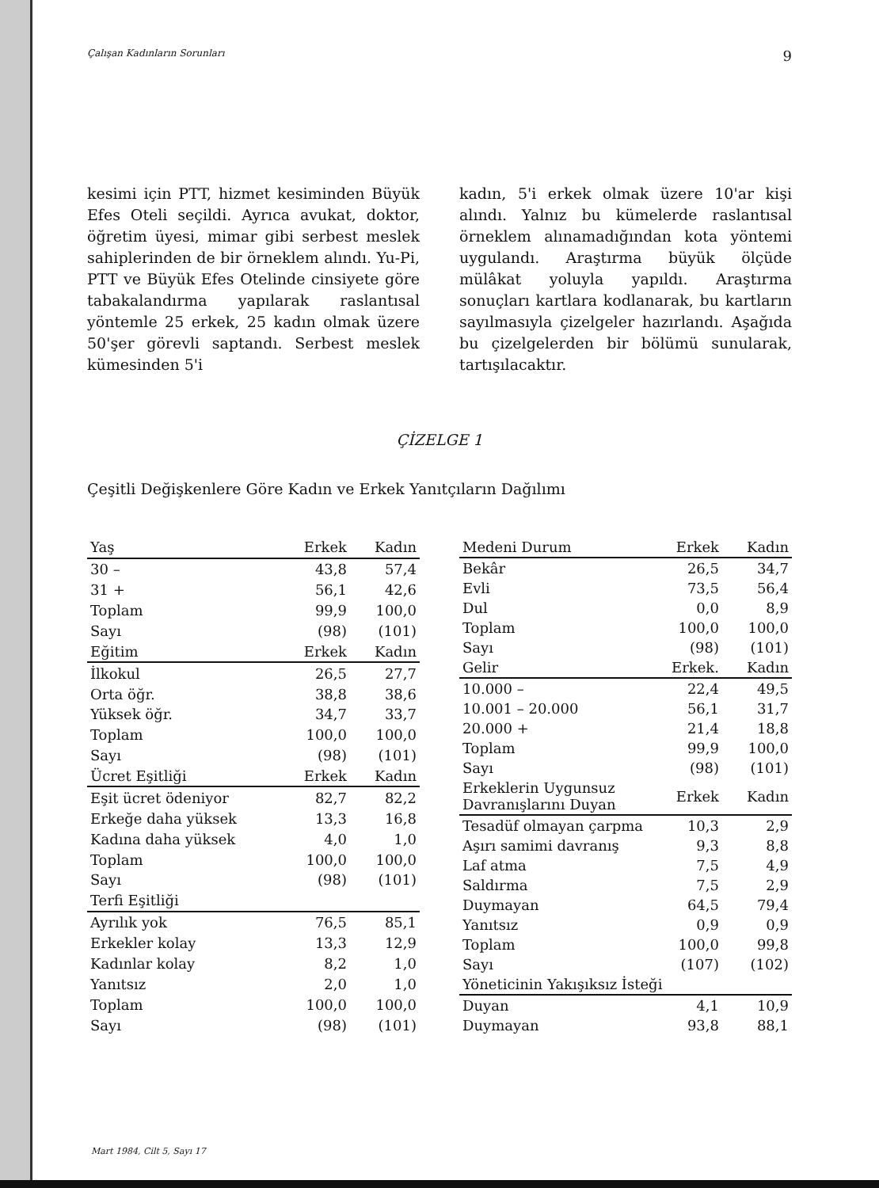Çalışan Kadınların Sorunları 9
kesimi için PTT, hizmet kesiminden Büyük Efes Oteli seçildi. Ayrıca avukat, doktor, öğretim üyesi, mimar gibi serbest meslek sahiplerinden de bir örneklem alındı. Yu-Pi, PTT ve Büyük Efes Otelinde cinsiyete göre tabakalandırma yapılarak raslantısal yöntemle 25 erkek, 25 kadın olmak üzere 50'şer görevli saptandı. Serbest meslek kümesinden 5'i
kadın, 5'i erkek olmak üzere 10'ar kişi alındı. Yalnız bu kümelerde raslantısal örneklem alınamadığından kota yöntemi uygulandı. Araştırma büyük ölçüde mülâkat yoluyla yapıldı. Araştırma sonuçları kartlara kodlanarak, bu kartların sayılmasıyla çizelgeler hazırlandı. Aşağıda bu çizelgelerden bir bölümü sunularak, tartışılacaktır.
ÇİZELGE 1
Çeşitli Değişkenlere Göre Kadın ve Erkek Yanıtçıların Dağılımı
| Yaş | Erkek | Kadın |
| --- | --- | --- |
| 30 – | 43,8 | 57,4 |
| 31 + | 56,1 | 42,6 |
| Toplam | 99,9 | 100,0 |
| Sayı | (98) | (101) |
| Eğitim | Erkek | Kadın |
| İlkokul | 26,5 | 27,7 |
| Orta öğr. | 38,8 | 38,6 |
| Yüksek öğr. | 34,7 | 33,7 |
| Toplam | 100,0 | 100,0 |
| Sayı | (98) | (101) |
| Ücret Eşitliği | Erkek | Kadın |
| Eşit ücret ödeniyor | 82,7 | 82,2 |
| Erkeğe daha yüksek | 13,3 | 16,8 |
| Kadına daha yüksek | 4,0 | 1,0 |
| Toplam | 100,0 | 100,0 |
| Sayı | (98) | (101) |
| Terfi Eşitliği | | |
| Ayrılık yok | 76,5 | 85,1 |
| Erkekler kolay | 13,3 | 12,9 |
| Kadınlar kolay | 8,2 | 1,0 |
| Yanıtsız | 2,0 | 1,0 |
| Toplam | 100,0 | 100,0 |
| Sayı | (98) | (101) |
| Medeni Durum | Erkek | Kadın |
| --- | --- | --- |
| Bekâr | 26,5 | 34,7 |
| Evli | 73,5 | 56,4 |
| Dul | 0,0 | 8,9 |
| Toplam | 100,0 | 100,0 |
| Sayı | (98) | (101) |
| Gelir | Erkek. | Kadın |
| 10.000 – | 22,4 | 49,5 |
| 10.001 – 20.000 | 56,1 | 31,7 |
| 20.000 + | 21,4 | 18,8 |
| Toplam | 99,9 | 100,0 |
| Sayı | (98) | (101) |
| Erkeklerin Uygunsuz Davranışlarını Duyan | Erkek | Kadın |
| Tesadüf olmayan çarpma | 10,3 | 2,9 |
| Aşırı samimi davranış | 9,3 | 8,8 |
| Laf atma | 7,5 | 4,9 |
| Saldırma | 7,5 | 2,9 |
| Duymayan | 64,5 | 79,4 |
| Yanıtsız | 0,9 | 0,9 |
| Toplam | 100,0 | 99,8 |
| Sayı | (107) | (102) |
| Yöneticinin Yakışıksız İsteği | | |
| Duyan | 4,1 | 10,9 |
| Duymayan | 93,8 | 88,1 |
Mart 1984, Cilt 5, Sayı 17